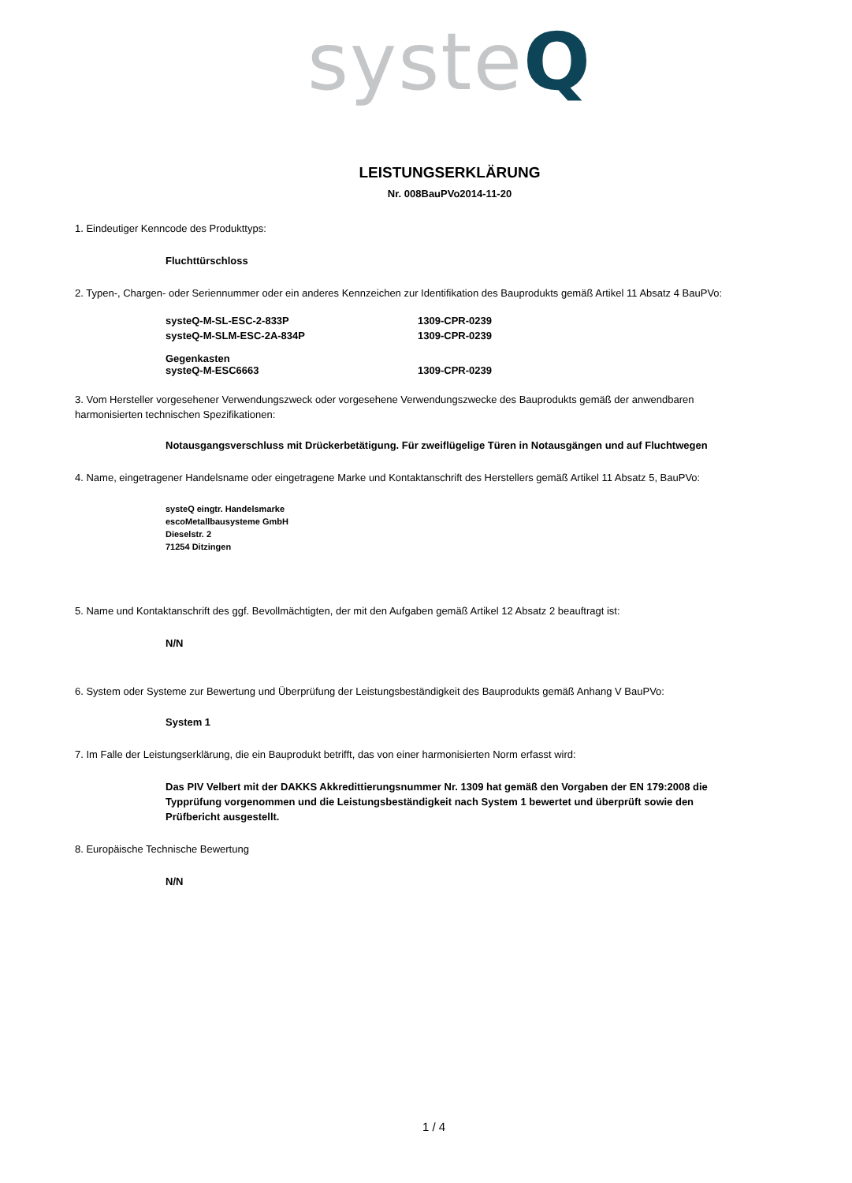systeQ
LEISTUNGSERKLÄRUNG
Nr. 008BauPVo2014-11-20
1. Eindeutiger Kenncode des Produkttyps:
Fluchttürschloss
2. Typen-, Chargen- oder Seriennummer oder ein anderes Kennzeichen zur Identifikation des Bauprodukts gemäß Artikel 11 Absatz 4 BauPVo:
| systeQ-M-SL-ESC-2-833P | 1309-CPR-0239 |
| systeQ-M-SLM-ESC-2A-834P | 1309-CPR-0239 |
| Gegenkasten systeQ-M-ESC6663 | 1309-CPR-0239 |
3. Vom Hersteller vorgesehener Verwendungszweck oder vorgesehene Verwendungszwecke des Bauprodukts gemäß der anwendbaren harmonisierten technischen Spezifikationen:
Notausgangsverschluss mit Drückerbetätigung. Für zweiflügelige Türen in Notausgängen und auf Fluchtwegen
4. Name, eingetragener Handelsname oder eingetragene Marke und Kontaktanschrift des Herstellers gemäß Artikel 11 Absatz 5, BauPVo:
systeQ eingtr. Handelsmarke
escoMetallbausysteme GmbH
Dieselstr. 2
71254 Ditzingen
5. Name und Kontaktanschrift des ggf. Bevollmächtigten, der mit den Aufgaben gemäß Artikel 12 Absatz 2 beauftragt ist:
N/N
6. System oder Systeme zur Bewertung und Überprüfung der Leistungsbeständigkeit des Bauprodukts gemäß Anhang V BauPVo:
System 1
7. Im Falle der Leistungserklärung, die ein Bauprodukt betrifft, das von einer harmonisierten Norm erfasst wird:
Das PIV Velbert mit der DAKKS Akkredittierungsnummer Nr. 1309 hat gemäß den Vorgaben der EN 179:2008 die Typprüfung vorgenommen und die Leistungsbeständigkeit nach System 1 bewertet und überprüft sowie den Prüfbericht ausgestellt.
8. Europäische Technische Bewertung
N/N
1 / 4